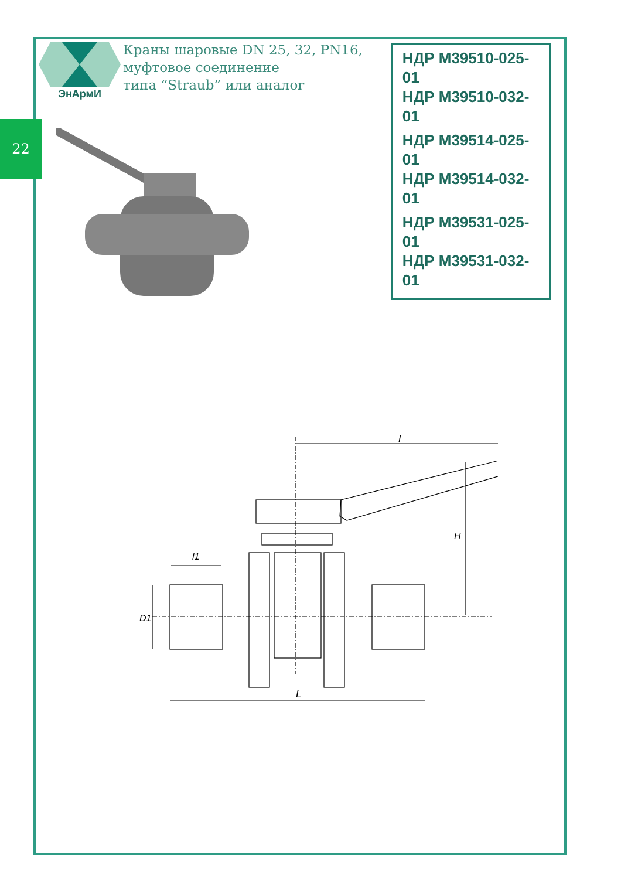22
ЭнАрмИ
Краны шаровые DN 25, 32, PN16,
муфтовое соединение
типа “Straub” или аналог
НДР М39510-025-01
НДР М39510-032-01
НДР М39514-025-01
НДР М39514-032-01
НДР М39531-025-01
НДР М39531-032-01
l
H
l1
D1
L